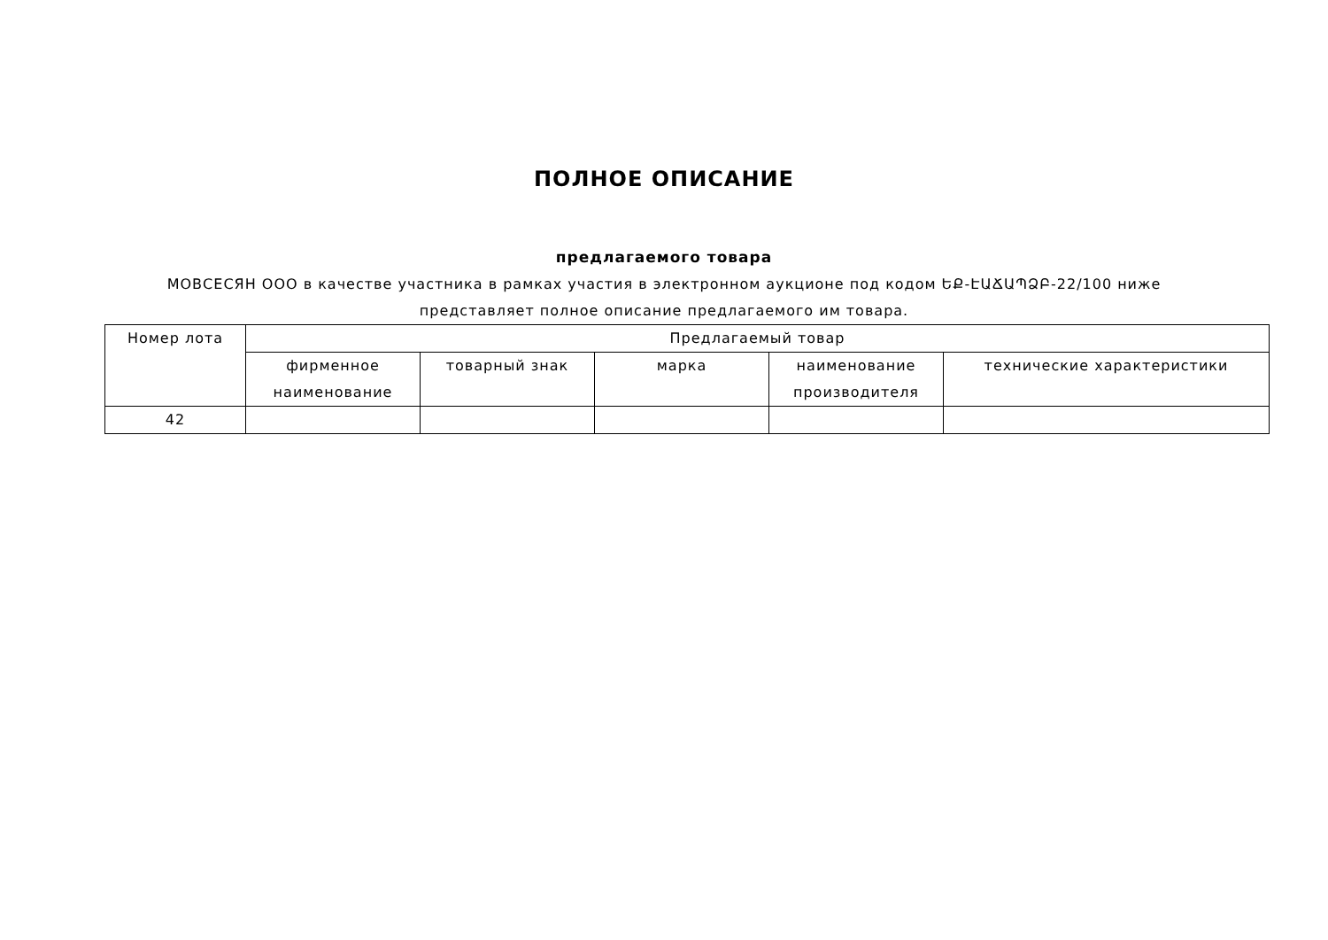ПОЛНОЕ ОПИСАНИЕ
предлагаемого товара
МОВСЕСЯН ООО в качестве участника в рамках участия в электронном аукционе под кодом ԵՔ-ԷԱՃԱՊՁԲ-22/100 ниже представляет полное описание предлагаемого им товара.
| Номер лота | Предлагаемый товар | | | | |
| --- | --- | --- | --- | --- | --- |
| | фирменное наименование | товарный знак | марка | наименование производителя | технические характеристики |
| 42 | | | | | |